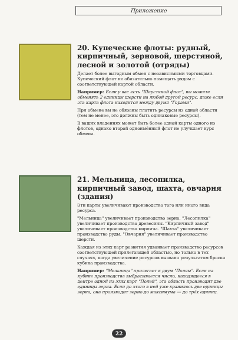Приложение
20. Купеческие флоты: рудный, кирпичный, зерновой, шерстяной, лесной и золотой (отряды)
Делает более выгодным обмен с независимыми торговцами. Купеческий флот не обязательно помещать рядом с соответствующей картой области.
Например: Если у вас есть "Шерстяной флот", вы можете обменять 2 единицы шерсти на любой другой ресурс, даже если эта карта флота находится между двумя "Горами".
При обмене вы не обязаны платить ресурсы из одной области (тем не менее, это должны быть одинаковые ресурсы).
В ваших владениях может быть более одной карты одного из флотов, однако второй одноимённый флот не улучшает курс обмена.
21. Мельница, лесопилка, кирпичный завод, шахта, овчарня (здания)
Эти карты увеличивают производство того или иного вида ресурса.
"Мельница" увеличивает производство зерна. "Лесопилка" увеличивает производство древесины. "Кирпичный завод" увеличивает производство кирпича. "Шахта" увеличивает производство руды. "Овчарня" увеличивает производство шерсти.
Каждая из этих карт развития удваивает производство ресурсов соответствующей прилегающей областью, но только в тех случаях, когда увеличение ресурсов вызвано результатом броска кубика производства.
Например: "Мельница" прилегает к двум "Полям". Если на кубике производства выбрасывается число, находящееся в центре одной из этих карт "Полей", эта область производит две единицы зерна. Если до этого в ней уже хранилось две единицы зерна, она производит зерно до максимума — до трёх единиц.
22